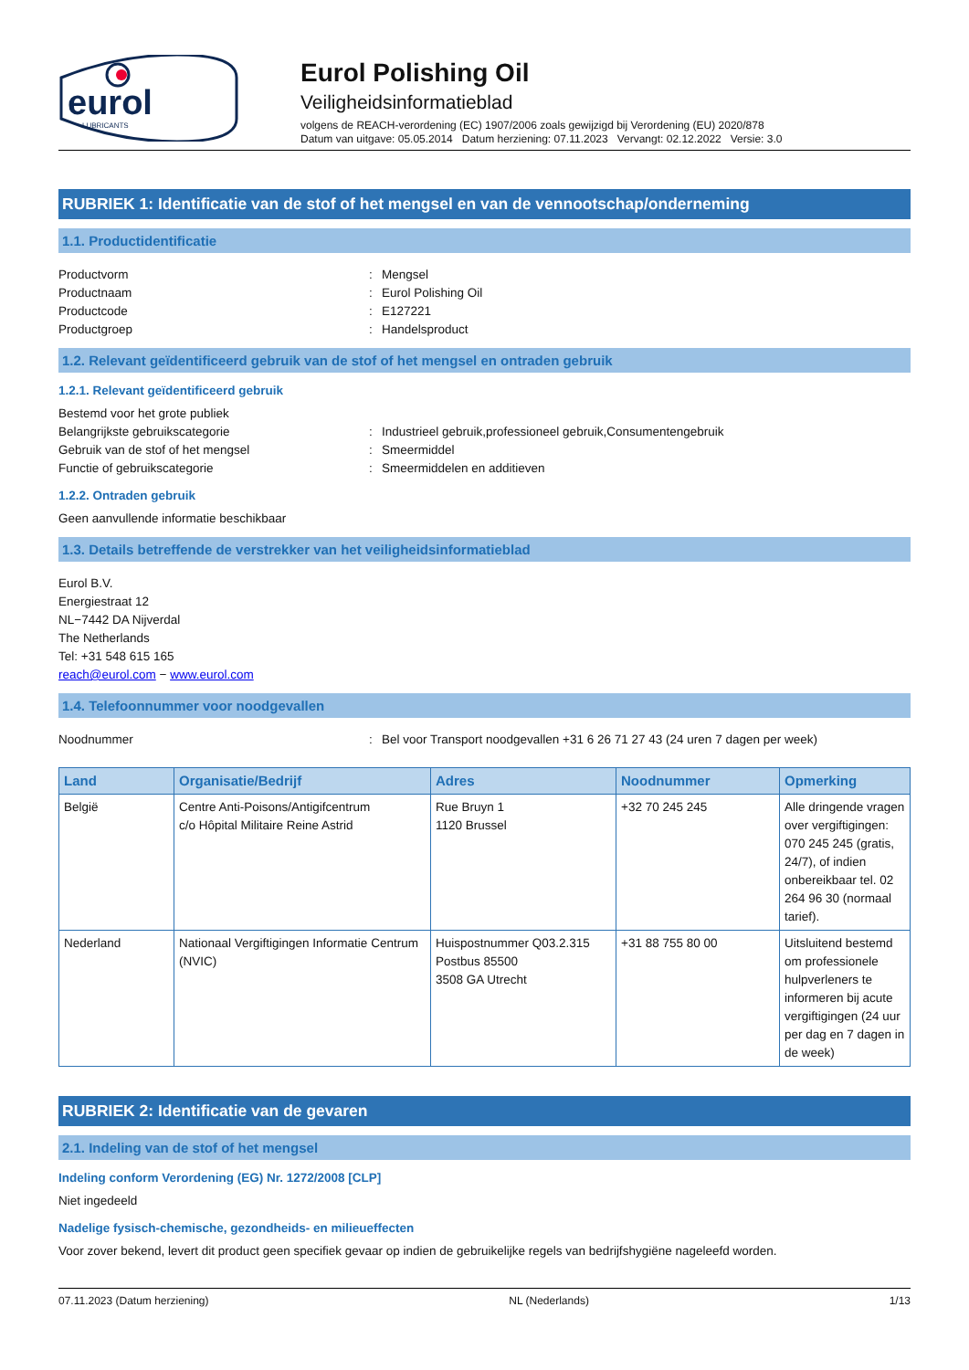eurol
LUBRICANTS
Eurol Polishing Oil
Veiligheidsinformatieblad
volgens de REACH-verordening (EC) 1907/2006 zoals gewijzigd bij Verordening (EU) 2020/878
Datum van uitgave: 05.05.2014 Datum herziening: 07.11.2023 Vervangt: 02.12.2022 Versie: 3.0
RUBRIEK 1: Identificatie van de stof of het mengsel en van de vennootschap/onderneming
1.1. Productidentificatie
Productvorm: Mengsel
Productnaam: Eurol Polishing Oil
Productcode: E127221
Productgroep: Handelsproduct
1.2. Relevant geïdentificeerd gebruik van de stof of het mengsel en ontraden gebruik
1.2.1. Relevant geïdentificeerd gebruik
Bestemd voor het grote publiek
Belangrijkste gebruikscategorie: Industrieel gebruik,professioneel gebruik,Consumentengebruik
Gebruik van de stof of het mengsel: Smeermiddel
Functie of gebruikscategorie: Smeermiddelen en additieven
1.2.2. Ontraden gebruik
Geen aanvullende informatie beschikbaar
1.3. Details betreffende de verstrekker van het veiligheidsinformatieblad
Eurol B.V.
Energiestraat 12
NL−7442 DA Nijverdal
The Netherlands
Tel: +31 548 615 165
reach@eurol.com − www.eurol.com
1.4. Telefoonnummer voor noodgevallen
Noodnummer: Bel voor Transport noodgevallen +31 6 26 71 27 43 (24 uren 7 dagen per week)
| Land | Organisatie/Bedrijf | Adres | Noodnummer | Opmerking |
| --- | --- | --- | --- | --- |
| België | Centre Anti-Poisons/Antigifcentrum c/o Hôpital Militaire Reine Astrid | Rue Bruyn 1 1120 Brussel | +32 70 245 245 | Alle dringende vragen over vergiftigingen: 070 245 245 (gratis, 24/7), of indien onbereikbaar tel. 02 264 96 30 (normaal tarief). |
| Nederland | Nationaal Vergiftigingen Informatie Centrum (NVIC) | Huispostnummer Q03.2.315 Postbus 85500 3508 GA Utrecht | +31 88 755 80 00 | Uitsluitend bestemd om professionele hulpverleners te informeren bij acute vergiftigingen (24 uur per dag en 7 dagen in de week) |
RUBRIEK 2: Identificatie van de gevaren
2.1. Indeling van de stof of het mengsel
Indeling conform Verordening (EG) Nr. 1272/2008 [CLP]
Niet ingedeeld
Nadelige fysisch-chemische, gezondheids- en milieueffecten
Voor zover bekend, levert dit product geen specifiek gevaar op indien de gebruikelijke regels van bedrijfshygiëne nageleefd worden.
07.11.2023 (Datum herziening) NL (Nederlands) 1/13